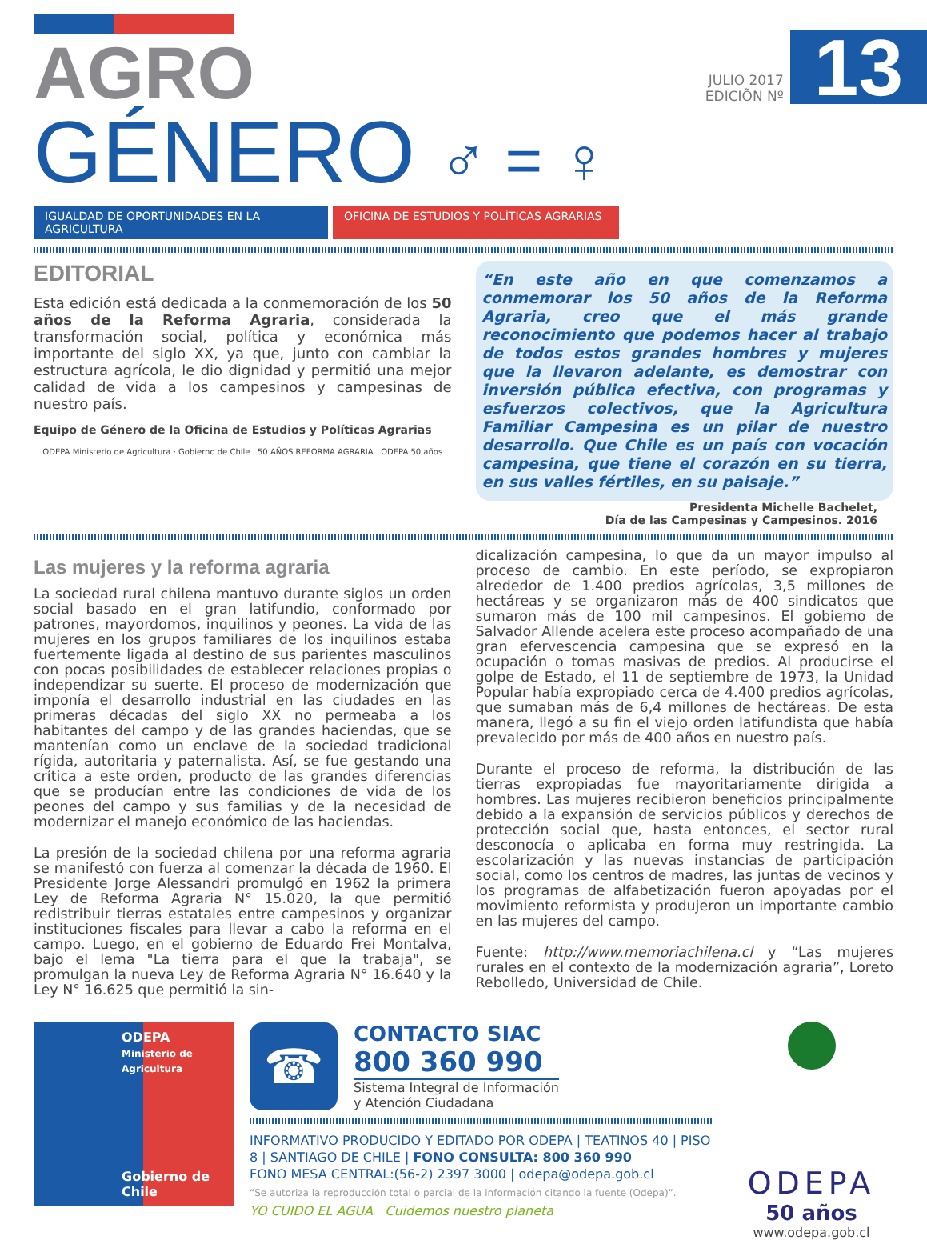AGRO
GÉNERO ♂ = ♀
JULIO 2017
EDICIÕN Nº
13
IGUALDAD DE OPORTUNIDADES EN LA AGRICULTURA
OFICINA DE ESTUDIOS Y POLÍTICAS AGRARIAS
EDITORIAL
Esta edición está dedicada a la conmemoración de los 50 años de la Reforma Agraria, considerada la transformación social, política y económica más importante del siglo XX, ya que, junto con cambiar la estructura agrícola, le dio dignidad y permitió una mejor calidad de vida a los campesinos y campesinas de nuestro país.
Equipo de Género de la Oficina de Estudios y Políticas Agrarias
ODEPA Ministerio de Agricultura · Gobierno de Chile 50 AÑOS REFORMA AGRARIA ODEPA 50 años
“En este año en que comenzamos a conmemorar los 50 años de la Reforma Agraria, creo que el más grande reconocimiento que podemos hacer al trabajo de todos estos grandes hombres y mujeres que la llevaron adelante, es demostrar con inversión pública efectiva, con programas y esfuerzos colectivos, que la Agricultura Familiar Campesina es un pilar de nuestro desarrollo. Que Chile es un país con vocación campesina, que tiene el corazón en su tierra, en sus valles fértiles, en su paisaje.”
Presidenta Michelle Bachelet,
Día de las Campesinas y Campesinos. 2016
Las mujeres y la reforma agraria
La sociedad rural chilena mantuvo durante siglos un orden social basado en el gran latifundio, conformado por patrones, mayordomos, inquilinos y peones. La vida de las mujeres en los grupos familiares de los inquilinos estaba fuertemente ligada al destino de sus parientes masculinos con pocas posibilidades de establecer relaciones propias o independizar su suerte. El proceso de modernización que imponía el desarrollo industrial en las ciudades en las primeras décadas del siglo XX no permeaba a los habitantes del campo y de las grandes haciendas, que se mantenían como un enclave de la sociedad tradicional rígida, autoritaria y paternalista. Así, se fue gestando una crítica a este orden, producto de las grandes diferencias que se producían entre las condiciones de vida de los peones del campo y sus familias y de la necesidad de modernizar el manejo económico de las haciendas.
La presión de la sociedad chilena por una reforma agraria se manifestó con fuerza al comenzar la década de 1960. El Presidente Jorge Alessandri promulgó en 1962 la primera Ley de Reforma Agraria N° 15.020, la que permitió redistribuir tierras estatales entre campesinos y organizar instituciones fiscales para llevar a cabo la reforma en el campo. Luego, en el gobierno de Eduardo Frei Montalva, bajo el lema "La tierra para el que la trabaja", se promulgan la nueva Ley de Reforma Agraria N° 16.640 y la Ley N° 16.625 que permitió la sin-
dicalización campesina, lo que da un mayor impulso al proceso de cambio. En este período, se expropiaron alrededor de 1.400 predios agrícolas, 3,5 millones de hectáreas y se organizaron más de 400 sindicatos que sumaron más de 100 mil campesinos. El gobierno de Salvador Allende acelera este proceso acompañado de una gran efervescencia campesina que se expresó en la ocupación o tomas masivas de predios. Al producirse el golpe de Estado, el 11 de septiembre de 1973, la Unidad Popular había expropiado cerca de 4.400 predios agrícolas, que sumaban más de 6,4 millones de hectáreas. De esta manera, llegó a su fin el viejo orden latifundista que había prevalecido por más de 400 años en nuestro país.
Durante el proceso de reforma, la distribución de las tierras expropiadas fue mayoritariamente dirigida a hombres. Las mujeres recibieron beneficios principalmente debido a la expansión de servicios públicos y derechos de protección social que, hasta entonces, el sector rural desconocía o aplicaba en forma muy restringida. La escolarización y las nuevas instancias de participación social, como los centros de madres, las juntas de vecinos y los programas de alfabetización fueron apoyadas por el movimiento reformista y produjeron un importante cambio en las mujeres del campo.
Fuente: http://www.memoriachilena.cl y “Las mujeres rurales en el contexto de la modernización agraria”, Loreto Rebolledo, Universidad de Chile.
ODEPA
Ministerio de
Agricultura
Gobierno de Chile
☎
CONTACTO SIAC
800 360 990
Sistema Integral de Información
y Atención Ciudadana
INFORMATIVO PRODUCIDO Y EDITADO POR ODEPA | TEATINOS 40 | PISO 8 | SANTIAGO DE CHILE | FONO CONSULTA: 800 360 990
FONO MESA CENTRAL:(56-2) 2397 3000 | odepa@odepa.gob.cl
“Se autoriza la reproducción total o parcial de la información citando la fuente (Odepa)”.
YO CUIDO EL AGUA Cuidemos nuestro planeta
ODEPA
50 años
www.odepa.gob.cl